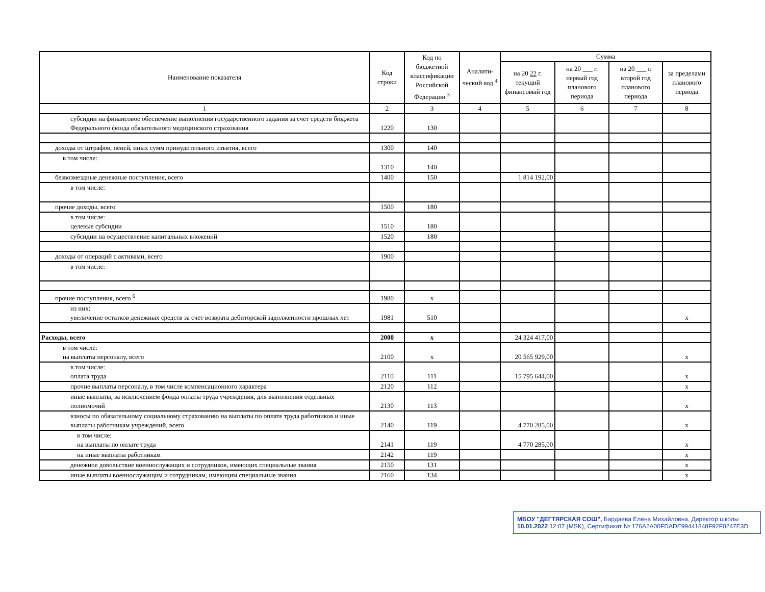| Наименование показателя | Код строки | Код по бюджетной классификации Российской Федерации <sup>3</sup> | Аналити-ческий код <sup>4</sup> | Сумма | | | |
| --- | --- | --- | --- | --- | --- | --- | --- |
| | | | | на 20 22 г. текущий финансовый год | на 20 ___ г. первый год планового периода | на 20 ___ г. второй год планового периода | за пределами планового периода |
| 1 | 2 | 3 | 4 | 5 | 6 | 7 | 8 |
| субсидии на финансовое обеспечение выполнения государственного задания за счет средств бюджета Федерального фонда обязательного медицинского страхования | 1220 | 130 | | | | | |
| доходы от штрафов, пеней, иных сумм принудительного изъятия, всего | 1300 | 140 | | | | | |
| в том числе: | 1310 | 140 | | | | | |
| безвозмездные денежные поступления, всего | 1400 | 150 | | 1 814 192,00 | | | |
| в том числе: | | | | | | | |
| прочие доходы, всего | 1500 | 180 | | | | | |
| в том числе: целевые субсидии | 1510 | 180 | | | | | |
| субсидии на осуществление капитальных вложений | 1520 | 180 | | | | | |
| доходы от операций с активами, всего | 1900 | | | | | | |
| в том числе: | | | | | | | |
| прочие поступления, всего <sup>6</sup> | 1980 | x | | | | | |
| из них: увеличение остатков денежных средств за счет возврата дебиторской задолженности прошлых лет | 1981 | 510 | | | | | x |
| Расходы, всего | 2000 | x | | 24 324 417,00 | | | |
| в том числе: на выплаты персоналу, всего | 2100 | x | | 20 565 929,00 | | | x |
| в том числе: оплата труда | 2110 | 111 | | 15 795 644,00 | | | x |
| прочие выплаты персоналу, в том числе компенсационного характера | 2120 | 112 | | | | | x |
| иные выплаты, за исключением фонда оплаты труда учреждения, для выполнения отдельных полномочий | 2130 | 113 | | | | | x |
| взносы по обязательному социальному страхованию на выплаты по оплате труда работников и иные выплаты работникам учреждений, всего | 2140 | 119 | | 4 770 285,00 | | | x |
| в том числе: на выплаты по оплате труда | 2141 | 119 | | 4 770 285,00 | | | x |
| на иные выплаты работникам | 2142 | 119 | | | | | x |
| денежное довольствие военнослужащих и сотрудников, имеющих специальные звания | 2150 | 131 | | | | | x |
| иные выплаты военнослужащим и сотрудникам, имеющим специальные звания | 2160 | 134 | | | | | x |
МБОУ "ДЕГТЯРСКАЯ СОШ", Бардаева Елена Михайловна, Директор школы
10.01.2022 12:07 (MSK), Сертификат № 176A2A00FDADE99441848F92F0247E3D